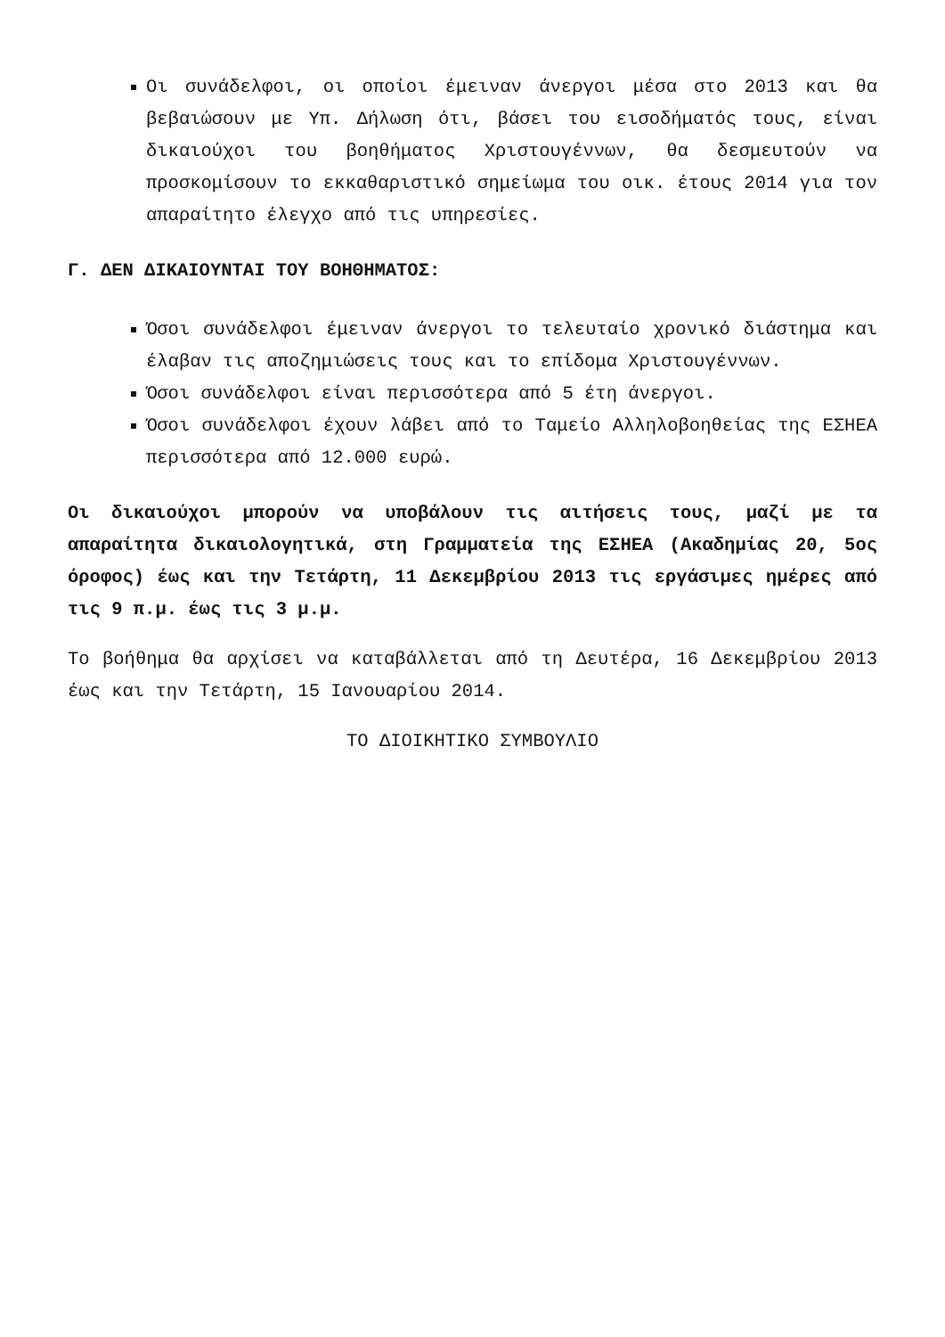Οι συνάδελφοι, οι οποίοι έμειναν άνεργοι μέσα στο 2013 και θα βεβαιώσουν με Υπ. Δήλωση ότι, βάσει του εισοδήματός τους, είναι δικαιούχοι του βοηθήματος Χριστουγέννων, θα δεσμευτούν να προσκομίσουν το εκκαθαριστικό σημείωμα του οικ. έτους 2014 για τον απαραίτητο έλεγχο από τις υπηρεσίες.
Γ. ΔΕΝ ΔΙΚΑΙΟΥΝΤΑΙ ΤΟΥ ΒΟΗΘΗΜΑΤΟΣ:
Όσοι συνάδελφοι έμειναν άνεργοι το τελευταίο χρονικό διάστημα και έλαβαν τις αποζημιώσεις τους και το επίδομα Χριστουγέννων.
Όσοι συνάδελφοι είναι περισσότερα από 5 έτη άνεργοι.
Όσοι συνάδελφοι έχουν λάβει από το Ταμείο Αλληλοβοηθείας της ΕΣΗΕΑ περισσότερα από 12.000 ευρώ.
Οι δικαιούχοι μπορούν να υποβάλουν τις αιτήσεις τους, μαζί με τα απαραίτητα δικαιολογητικά, στη Γραμματεία της ΕΣΗΕΑ (Ακαδημίας 20, 5ος όροφος) έως και την Τετάρτη, 11 Δεκεμβρίου 2013 τις εργάσιμες ημέρες από τις 9 π.μ. έως τις 3 μ.μ.
Το βοήθημα θα αρχίσει να καταβάλλεται από τη Δευτέρα, 16 Δεκεμβρίου 2013 έως και την Τετάρτη, 15 Ιανουαρίου 2014.
ΤΟ ΔΙΟΙΚΗΤΙΚΟ ΣΥΜΒΟΥΛΙΟ